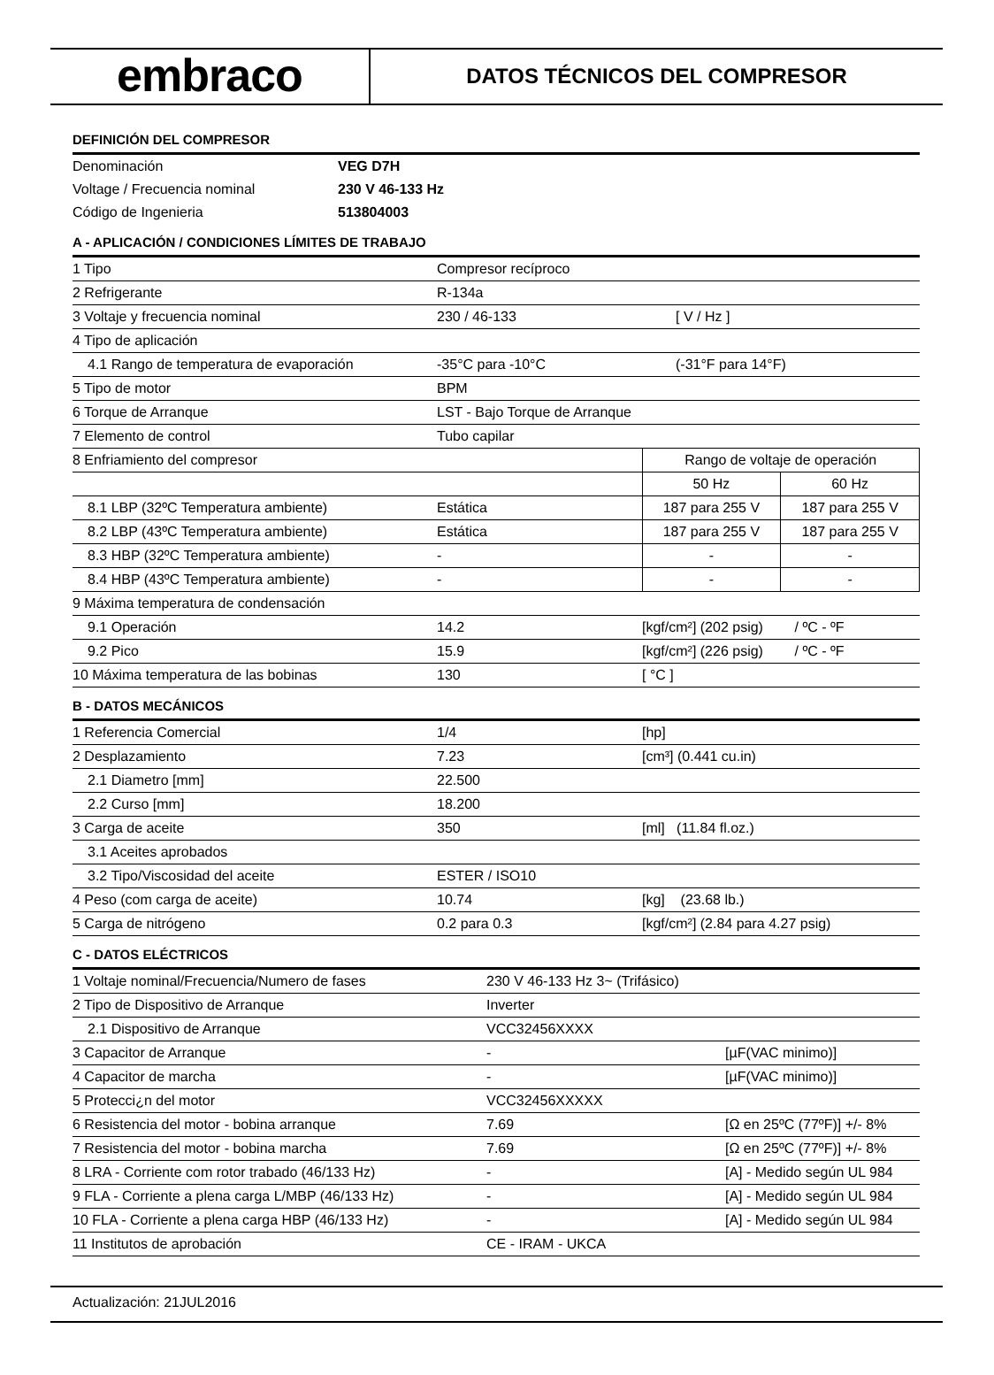embraco
DATOS TÉCNICOS DEL COMPRESOR
DEFINICIÓN DEL COMPRESOR
| Denominación | VEG D7H |
| Voltage / Frecuencia nominal | 230 V 46-133 Hz |
| Código de Ingenieria | 513804003 |
A - APLICACIÓN / CONDICIONES LÍMITES DE TRABAJO
| 1 Tipo | Compresor recíproco | | |
| 2 Refrigerante | R-134a | | |
| 3 Voltaje y frecuencia nominal | 230 / 46-133 | [ V / Hz ] | |
| 4 Tipo de aplicación | | | |
| 4.1 Rango de temperatura de evaporación | -35°C para -10°C | (-31°F para 14°F) | |
| 5 Tipo de motor | BPM | | |
| 6 Torque de Arranque | LST - Bajo Torque de Arranque | | |
| 7 Elemento de control | Tubo capilar | | |
| 8 Enfriamiento del compresor | | Rango de voltaje de operación | |
| | | 50 Hz | 60 Hz |
| 8.1 LBP (32ºC Temperatura ambiente) | Estática | 187 para 255 V | 187 para 255 V |
| 8.2 LBP (43ºC Temperatura ambiente) | Estática | 187 para 255 V | 187 para 255 V |
| 8.3 HBP (32ºC Temperatura ambiente) | - | - | - |
| 8.4 HBP (43ºC Temperatura ambiente) | - | - | - |
| 9 Máxima temperatura de condensación | | | |
| 9.1 Operación | 14.2 | [kgf/cm²] (202 psig) / ºC - ºF | |
| 9.2 Pico | 15.9 | [kgf/cm²] (226 psig) / ºC - ºF | |
| 10 Máxima temperatura de las bobinas | 130 | [ °C ] | |
B - DATOS MECÁNICOS
| 1 Referencia Comercial | 1/4 | [hp] |
| 2 Desplazamiento | 7.23 | [cm³] (0.441 cu.in) |
| 2.1 Diametro [mm] | 22.500 | |
| 2.2 Curso [mm] | 18.200 | |
| 3 Carga de aceite | 350 | [ml] (11.84 fl.oz.) |
| 3.1 Aceites aprobados | | |
| 3.2 Tipo/Viscosidad del aceite | ESTER / ISO10 | |
| 4 Peso (com carga de aceite) | 10.74 | [kg] (23.68 lb.) |
| 5 Carga de nitrógeno | 0.2 para 0.3 | [kgf/cm²] (2.84 para 4.27 psig) |
C - DATOS ELÉCTRICOS
| 1 Voltaje nominal/Frecuencia/Numero de fases | 230 V 46-133 Hz 3~ (Trifásico) | |
| 2 Tipo de Dispositivo de Arranque | Inverter | |
| 2.1 Dispositivo de Arranque | VCC32456XXXX | |
| 3 Capacitor de Arranque | - | [µF(VAC minimo)] |
| 4 Capacitor de marcha | - | [µF(VAC minimo)] |
| 5 Protecci¿n del motor | VCC32456XXXXX | |
| 6 Resistencia del motor - bobina arranque | 7.69 | [Ω en 25ºC (77ºF)] +/- 8% |
| 7 Resistencia del motor - bobina marcha | 7.69 | [Ω en 25ºC (77ºF)] +/- 8% |
| 8 LRA - Corriente com rotor trabado (46/133 Hz) | - | [A] - Medido según UL 984 |
| 9 FLA - Corriente a plena carga L/MBP (46/133 Hz) | - | [A] - Medido según UL 984 |
| 10 FLA - Corriente a plena carga HBP (46/133 Hz) | - | [A] - Medido según UL 984 |
| 11 Institutos de aprobación | CE - IRAM - UKCA | |
Actualización: 21JUL2016